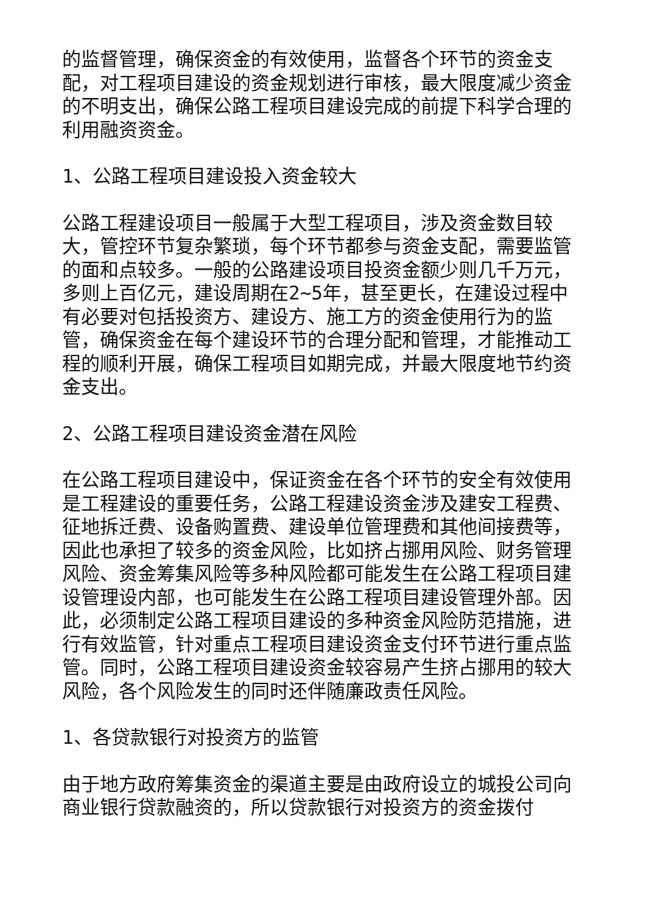的监督管理，确保资金的有效使用，监督各个环节的资金支配，对工程项目建设的资金规划进行审核，最大限度减少资金的不明支出，确保公路工程项目建设完成的前提下科学合理的利用融资资金。
1、公路工程项目建设投入资金较大
公路工程建设项目一般属于大型工程项目，涉及资金数目较大，管控环节复杂繁琐，每个环节都参与资金支配，需要监管的面和点较多。一般的公路建设项目投资金额少则几千万元，多则上百亿元，建设周期在2~5年，甚至更长，在建设过程中有必要对包括投资方、建设方、施工方的资金使用行为的监管，确保资金在每个建设环节的合理分配和管理，才能推动工程的顺利开展，确保工程项目如期完成，并最大限度地节约资金支出。
2、公路工程项目建设资金潜在风险
在公路工程项目建设中，保证资金在各个环节的安全有效使用是工程建设的重要任务，公路工程建设资金涉及建安工程费、征地拆迁费、设备购置费、建设单位管理费和其他间接费等，因此也承担了较多的资金风险，比如挤占挪用风险、财务管理风险、资金筹集风险等多种风险都可能发生在公路工程项目建设管理设内部，也可能发生在公路工程项目建设管理外部。因此，必须制定公路工程项目建设的多种资金风险防范措施，进行有效监管，针对重点工程项目建设资金支付环节进行重点监管。同时，公路工程项目建设资金较容易产生挤占挪用的较大风险，各个风险发生的同时还伴随廉政责任风险。
1、各贷款银行对投资方的监管
由于地方政府筹集资金的渠道主要是由政府设立的城投公司向商业银行贷款融资的，所以贷款银行对投资方的资金拨付